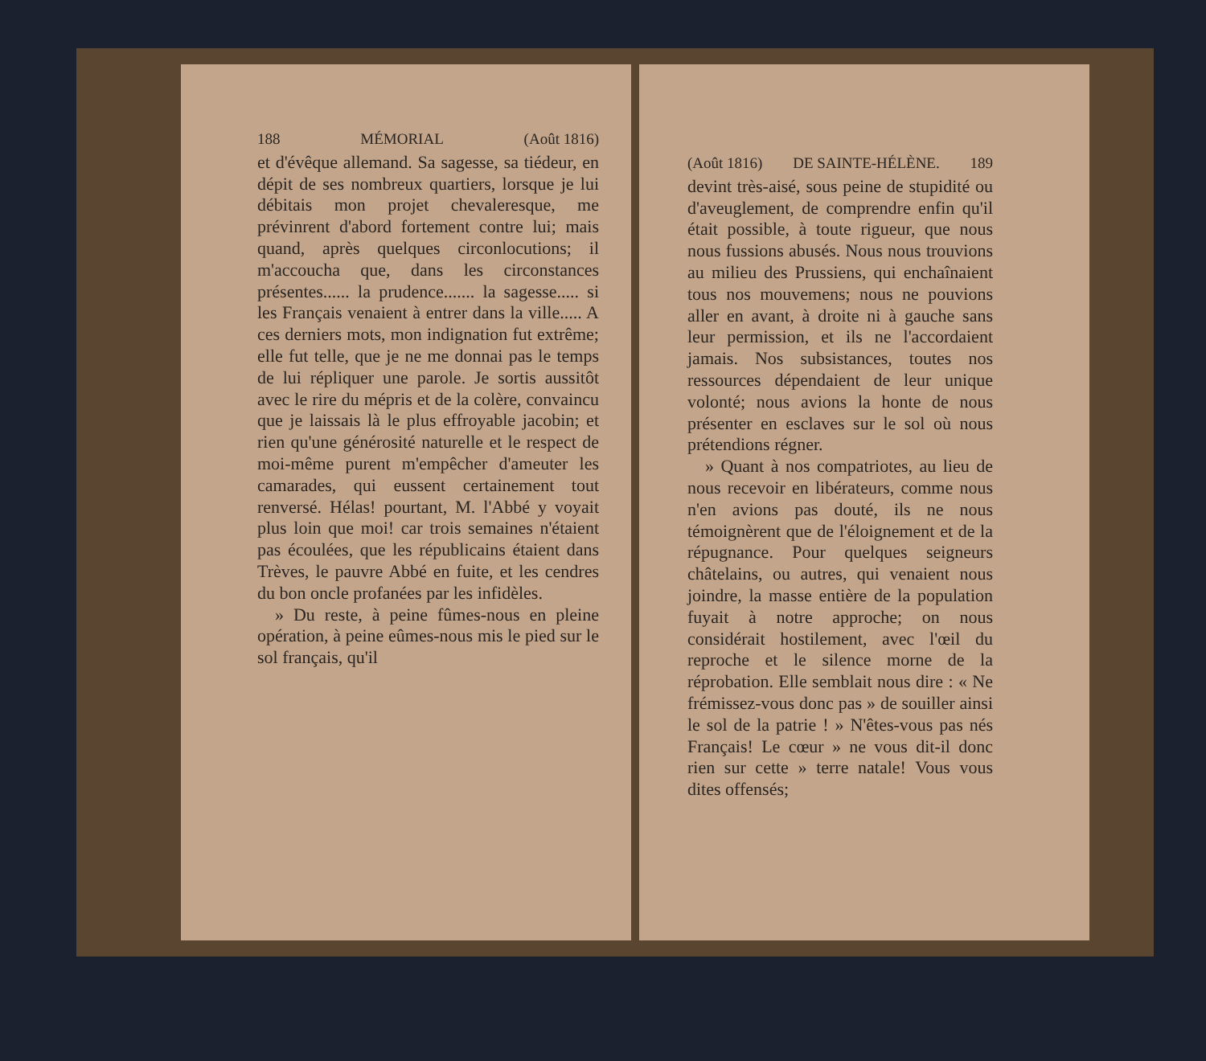188 MÉMORIAL (Août 1816)
et d'évêque allemand. Sa sagesse, sa tiédeur, en dépit de ses nombreux quartiers, lorsque je lui débitais mon projet chevaleresque, me prévinrent d'abord fortement contre lui; mais quand, après quelques circonlocutions; il m'accoucha que, dans les circonstances présentes...... la prudence....... la sagesse..... si les Français venaient à entrer dans la ville..... A ces derniers mots, mon indignation fut extrême; elle fut telle, que je ne me donnai pas le temps de lui répliquer une parole. Je sortis aussitôt avec le rire du mépris et de la colère, convaincu que je laissais là le plus effroyable jacobin; et rien qu'une générosité naturelle et le respect de moi-même purent m'empêcher d'ameuter les camarades, qui eussent certainement tout renversé. Hélas! pourtant, M. l'Abbé y voyait plus loin que moi! car trois semaines n'étaient pas écoulées, que les républicains étaient dans Trèves, le pauvre Abbé en fuite, et les cendres du bon oncle profanées par les infidèles.
» Du reste, à peine fûmes-nous en pleine opération, à peine eûmes-nous mis le pied sur le sol français, qu'il
(Août 1816) DE SAINTE-HÉLÈNE. 189
devint très-aisé, sous peine de stupidité ou d'aveuglement, de comprendre enfin qu'il était possible, à toute rigueur, que nous nous fussions abusés. Nous nous trouvions au milieu des Prussiens, qui enchaînaient tous nos mouvemens; nous ne pouvions aller en avant, à droite ni à gauche sans leur permission, et ils ne l'accordaient jamais. Nos subsistances, toutes nos ressources dépendaient de leur unique volonté; nous avions la honte de nous présenter en esclaves sur le sol où nous prétendions régner.
» Quant à nos compatriotes, au lieu de nous recevoir en libérateurs, comme nous n'en avions pas douté, ils ne nous témoignèrent que de l'éloignement et de la répugnance. Pour quelques seigneurs châtelains, ou autres, qui venaient nous joindre, la masse entière de la population fuyait à notre approche; on nous considérait hostilement, avec l'œil du reproche et le silence morne de la réprobation. Elle semblait nous dire : « Ne frémissez-vous donc pas » de souiller ainsi le sol de la patrie ! » N'êtes-vous pas nés Français! Le cœur » ne vous dit-il donc rien sur cette » terre natale! Vous vous dites offensés;